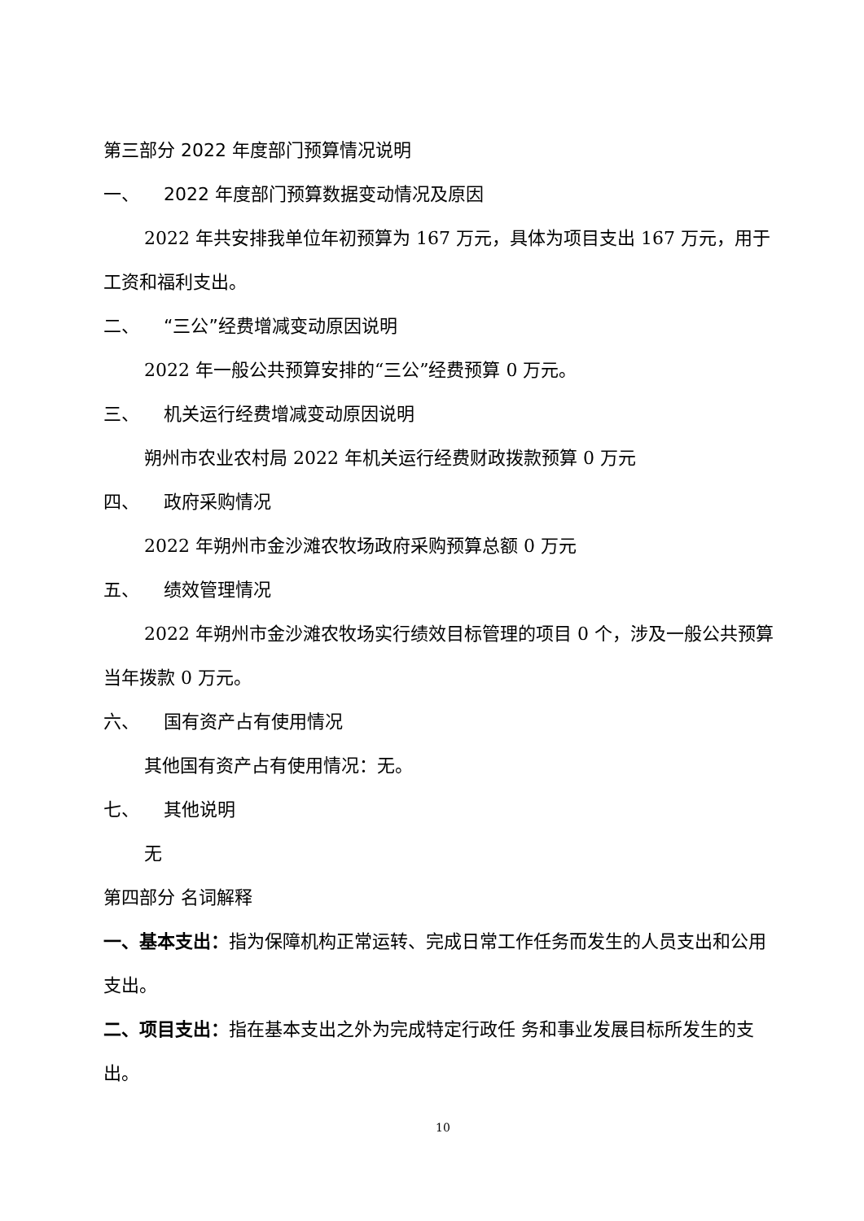第三部分 2022 年度部门预算情况说明
一、 2022 年度部门预算数据变动情况及原因
2022 年共安排我单位年初预算为 167 万元，具体为项目支出 167 万元，用于工资和福利支出。
二、 “三公”经费增减变动原因说明
2022 年一般公共预算安排的“三公”经费预算 0 万元。
三、 机关运行经费增减变动原因说明
朔州市农业农村局 2022 年机关运行经费财政拨款预算 0 万元
四、 政府采购情况
2022 年朔州市金沙滩农牧场政府采购预算总额 0 万元
五、 绩效管理情况
2022 年朔州市金沙滩农牧场实行绩效目标管理的项目 0 个，涉及一般公共预算当年拨款 0 万元。
六、 国有资产占有使用情况
其他国有资产占有使用情况：无。
七、 其他说明
无
第四部分 名词解释
一、基本支出：指为保障机构正常运转、完成日常工作任务而发生的人员支出和公用支出。
二、项目支出：指在基本支出之外为完成特定行政任 务和事业发展目标所发生的支出。
10